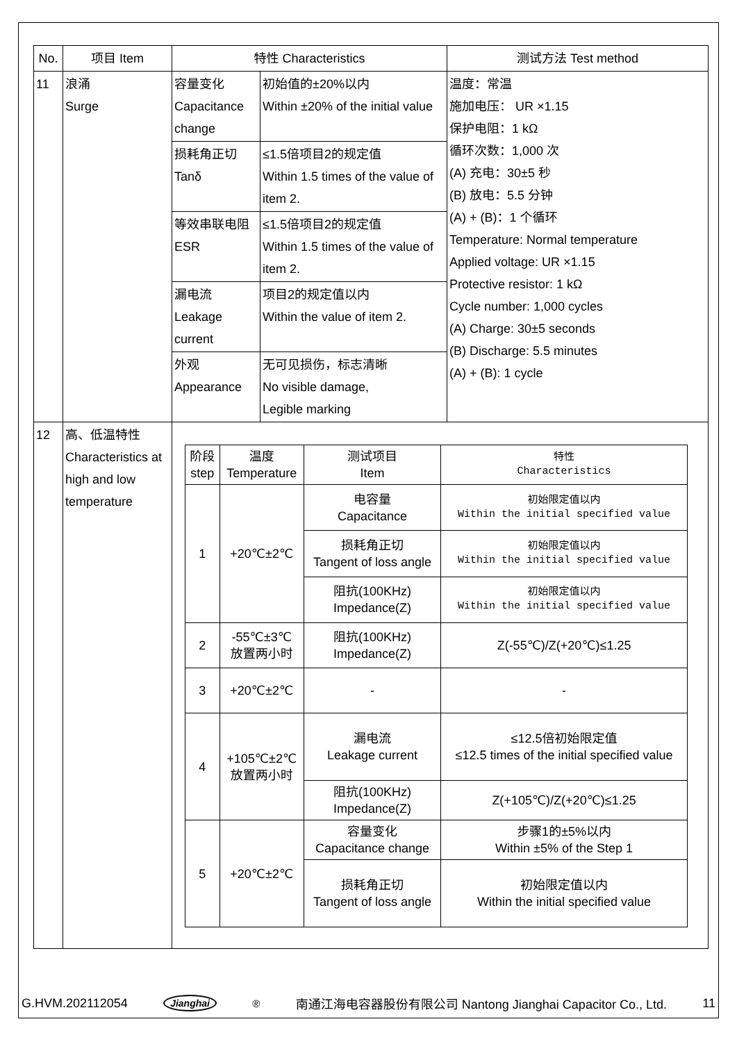| No. | 项目 Item | 特性 Characteristics | | 测试方法 Test method |
| --- | --- | --- | --- | --- |
| 11 | 浪涌 Surge | 容量变化 Capacitance change | 初始值的±20%以内 Within ±20% of the initial value | 温度：常温 施加电压： UR ×1.15 保护电阻：1 kΩ 循环次数：1,000 次 (A) 充电：30±5 秒 (B) 放电：5.5 分钟 (A) + (B)：1 个循环 Temperature: Normal temperature Applied voltage: UR ×1.15 Protective resistor: 1 kΩ Cycle number: 1,000 cycles (A) Charge: 30±5 seconds (B) Discharge: 5.5 minutes (A) + (B): 1 cycle |
| | | 损耗角正切 Tanδ | ≤1.5倍项目2的规定值 Within 1.5 times of the value of item 2. | |
| | | 等效串联电阻 ESR | ≤1.5倍项目2的规定值 Within 1.5 times of the value of item 2. | |
| | | 漏电流 Leakage current | 项目2的规定值以内 Within the value of item 2. | |
| | | 外观 Appearance | 无可见损伤，标志清晰 No visible damage, Legible marking | |
| 12 | 高、低温特性 Characteristics at high and low temperature | / 阶段 step / 温度 Temperature / 测试项目 Item / 特性 Characteristics / / --- / --- / --- / --- / / 1 / +20℃±2℃ / 电容量 Capacitance / 初始限定值以内 Within the initial specified value / / / / 损耗角正切 Tangent of loss angle / 初始限定值以内 Within the initial specified value / / / / 阻抗(100KHz) Impedance(Z) / 初始限定值以内 Within the initial specified value / / 2 / -55℃±3℃ 放置两小时 / 阻抗(100KHz) Impedance(Z) / Z(-55℃)/Z(+20℃)≤1.25 / / 3 / +20℃±2℃ / - / - / / 4 / +105℃±2℃ 放置两小时 / 漏电流 Leakage current / ≤12.5倍初始限定值 ≤12.5 times of the initial specified value / / / / 阻抗(100KHz) Impedance(Z) / Z(+105℃)/Z(+20℃)≤1.25 / / 5 / +20℃±2℃ / 容量变化 Capacitance change / 步骤1的±5%以内 Within ±5% of the Step 1 / / / / 损耗角正切 Tangent of loss angle / 初始限定值以内 Within the initial specified value / | | |
G.HVM.202112054 Jianghai<sup>®</sup> 南通江海电容器股份有限公司 Nantong Jianghai Capacitor Co., Ltd. 11